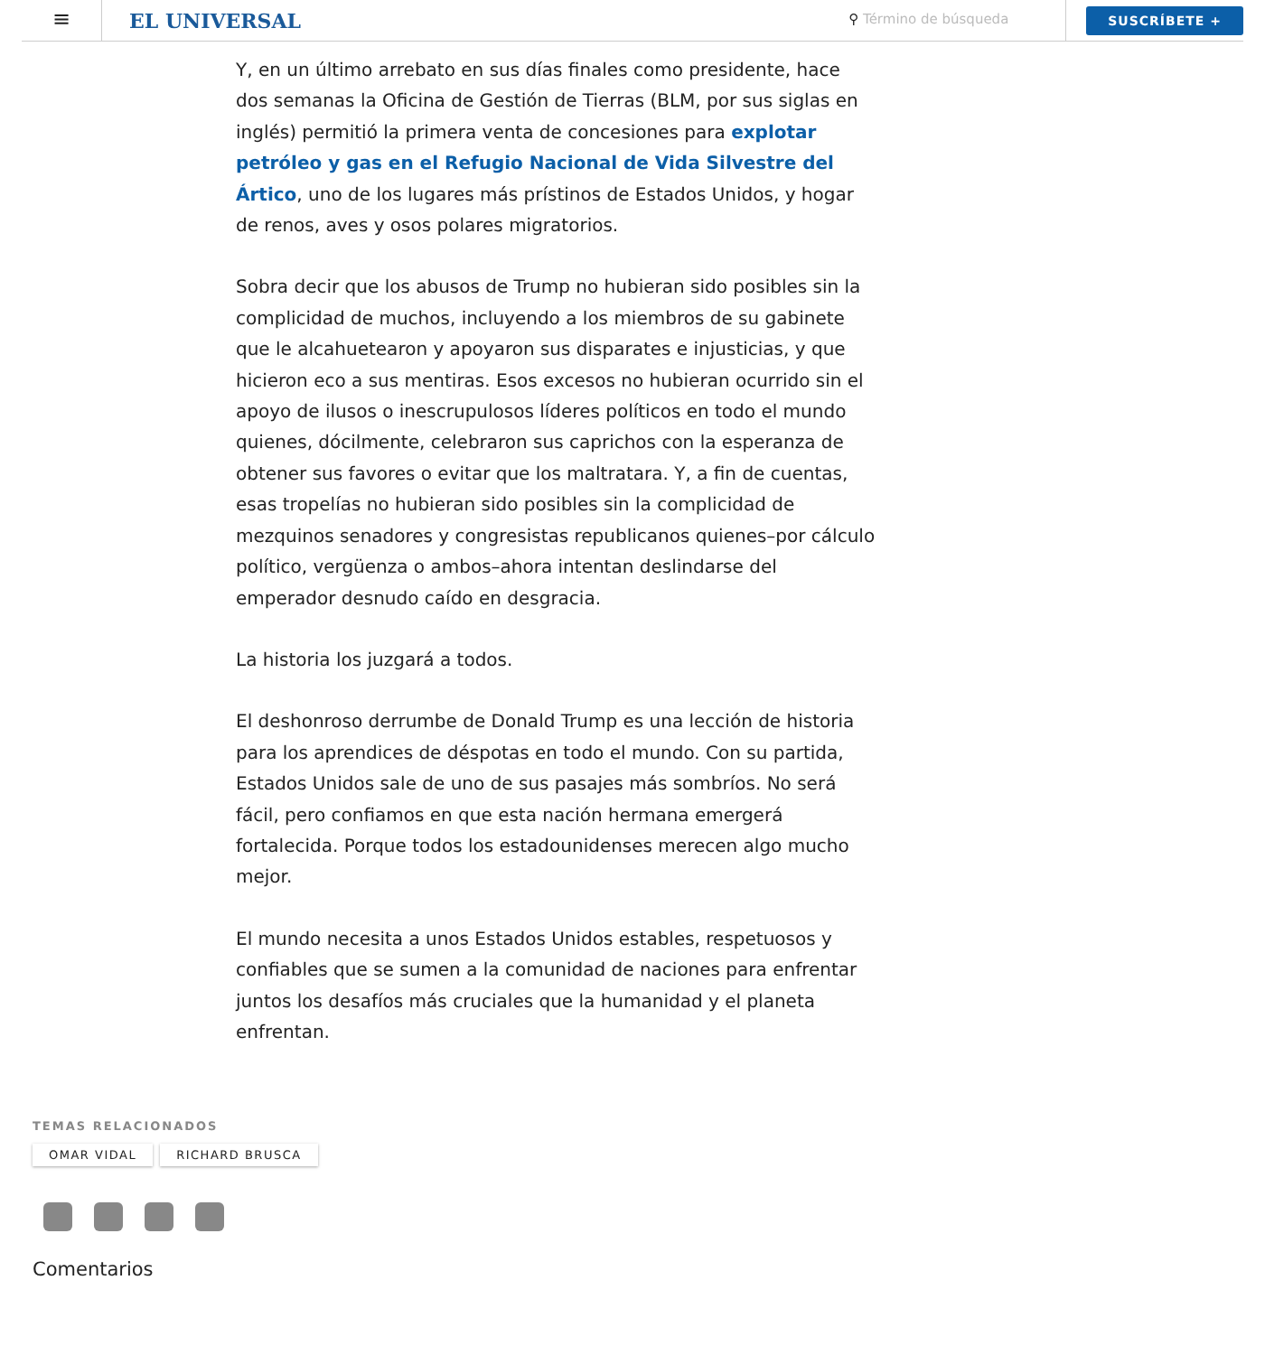≡
EL UNIVERSAL
⚲ Término de búsqueda
SUSCRÍBETE +
Y, en un último arrebato en sus días finales como presidente, hace dos semanas la Oficina de Gestión de Tierras (BLM, por sus siglas en inglés) permitió la primera venta de concesiones para explotar petróleo y gas en el Refugio Nacional de Vida Silvestre del Ártico, uno de los lugares más prístinos de Estados Unidos, y hogar de renos, aves y osos polares migratorios.
Sobra decir que los abusos de Trump no hubieran sido posibles sin la complicidad de muchos, incluyendo a los miembros de su gabinete que le alcahuetearon y apoyaron sus disparates e injusticias, y que hicieron eco a sus mentiras. Esos excesos no hubieran ocurrido sin el apoyo de ilusos o inescrupulosos líderes políticos en todo el mundo quienes, dócilmente, celebraron sus caprichos con la esperanza de obtener sus favores o evitar que los maltratara. Y, a fin de cuentas, esas tropelías no hubieran sido posibles sin la complicidad de mezquinos senadores y congresistas republicanos quienes–por cálculo político, vergüenza o ambos–ahora intentan deslindarse del emperador desnudo caído en desgracia.
La historia los juzgará a todos.
El deshonroso derrumbe de Donald Trump es una lección de historia para los aprendices de déspotas en todo el mundo. Con su partida, Estados Unidos sale de uno de sus pasajes más sombríos. No será fácil, pero confiamos en que esta nación hermana emergerá fortalecida. Porque todos los estadounidenses merecen algo mucho mejor.
El mundo necesita a unos Estados Unidos estables, respetuosos y confiables que se sumen a la comunidad de naciones para enfrentar juntos los desafíos más cruciales que la humanidad y el planeta enfrentan.
TEMAS RELACIONADOS
OMAR VIDAL RICHARD BRUSCA
Comentarios